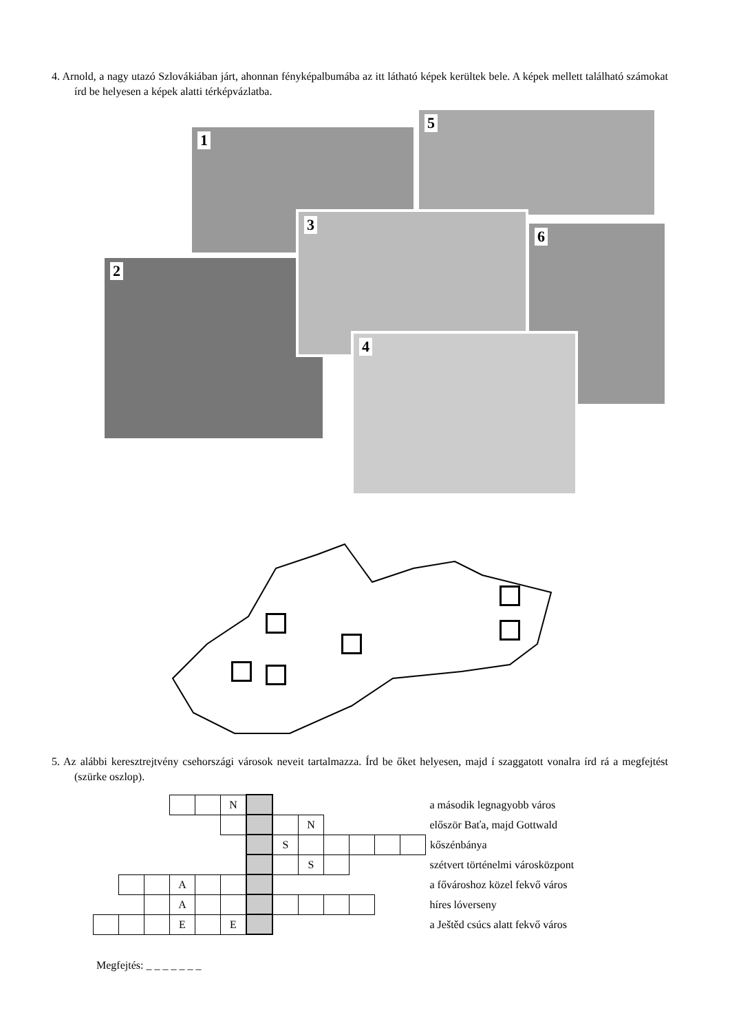4. Arnold, a nagy utazó Szlovákiában járt, ahonnan fényképalbumába az itt látható képek kerültek bele. A képek mellett található számokat írd be helyesen a képek alatti térképvázlatba.
1
5
2
3
6
4
5. Az alábbi keresztrejtvény csehországi városok neveit tartalmazza. Írd be őket helyesen, majd í szaggatott vonalra írd rá a megfejtést (szürke oszlop).
| | | | | | N | | | | | | | | a második legnagyobb város |
| | | | | | | | | N | | | | | először Baťa, majd Gottwald |
| | | | | | | | S | | | | | | kőszénbánya |
| | | | | | | | | S | | | | | szétvert történelmi városközpont |
| | | | A | | | | | | | | | | a fővároshoz közel fekvő város |
| | | | A | | | | | | | | | | híres lóverseny |
| | | | E | | E | | | | | | | | a Ještěd csúcs alatt fekvő város |
Megfejtés: _ _ _ _ _ _ _